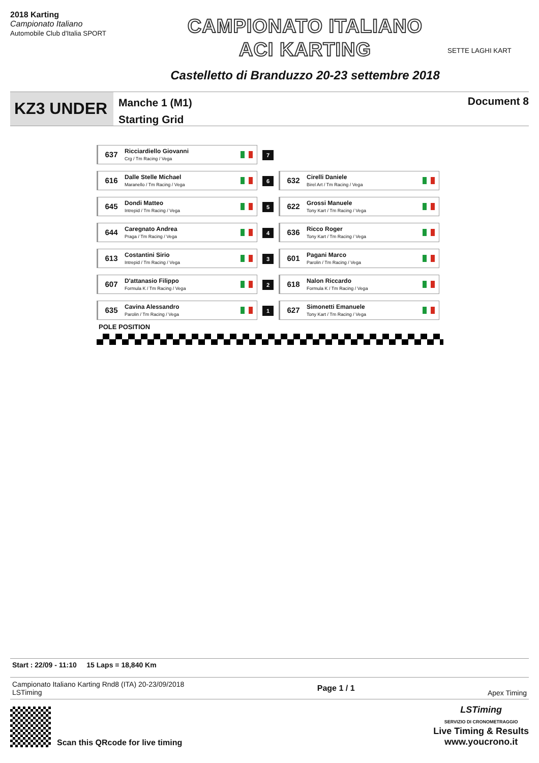2018 Karting
Campionato Italiano
Automobile Club d'Italia SPORT
CAMPIONATO ITALIANO
ACI KARTING
Castelletto di Branduzzo 20-23 settembre 2018
SETTE LAGHI KART
KZ3 UNDER
Manche 1 (M1)
Starting Grid
Document 8
| 637 Ricciardiello Giovanni Crg / Tm Racing / Vega | 7 | |
| 616 Dalle Stelle Michael Maranello / Tm Racing / Vega | 6 | 632 Cirelli Daniele Birel Art / Tm Racing / Vega |
| 645 Dondi Matteo Intrepid / Tm Racing / Vega | 5 | 622 Grossi Manuele Tony Kart / Tm Racing / Vega |
| 644 Caregnato Andrea Praga / Tm Racing / Vega | 4 | 636 Ricco Roger Tony Kart / Tm Racing / Vega |
| 613 Costantini Sirio Intrepid / Tm Racing / Vega | 3 | 601 Pagani Marco Parolin / Tm Racing / Vega |
| 607 D'attanasio Filippo Formula K / Tm Racing / Vega | 2 | 618 Nalon Riccardo Formula K / Tm Racing / Vega |
| 635 Cavina Alessandro Parolin / Tm Racing / Vega | 1 | 627 Simonetti Emanuele Tony Kart / Tm Racing / Vega |
POLE POSITION
Start : 22/09 - 11:10 15 Laps = 18,840 Km
Campionato Italiano Karting Rnd8 (ITA) 20-23/09/2018
LSTiming
Page 1 / 1
Apex Timing
Scan this QRcode for live timing
LSTiming
SERVIZIO DI CRONOMETRAGGIO
Live Timing & Results
www.youcrono.it